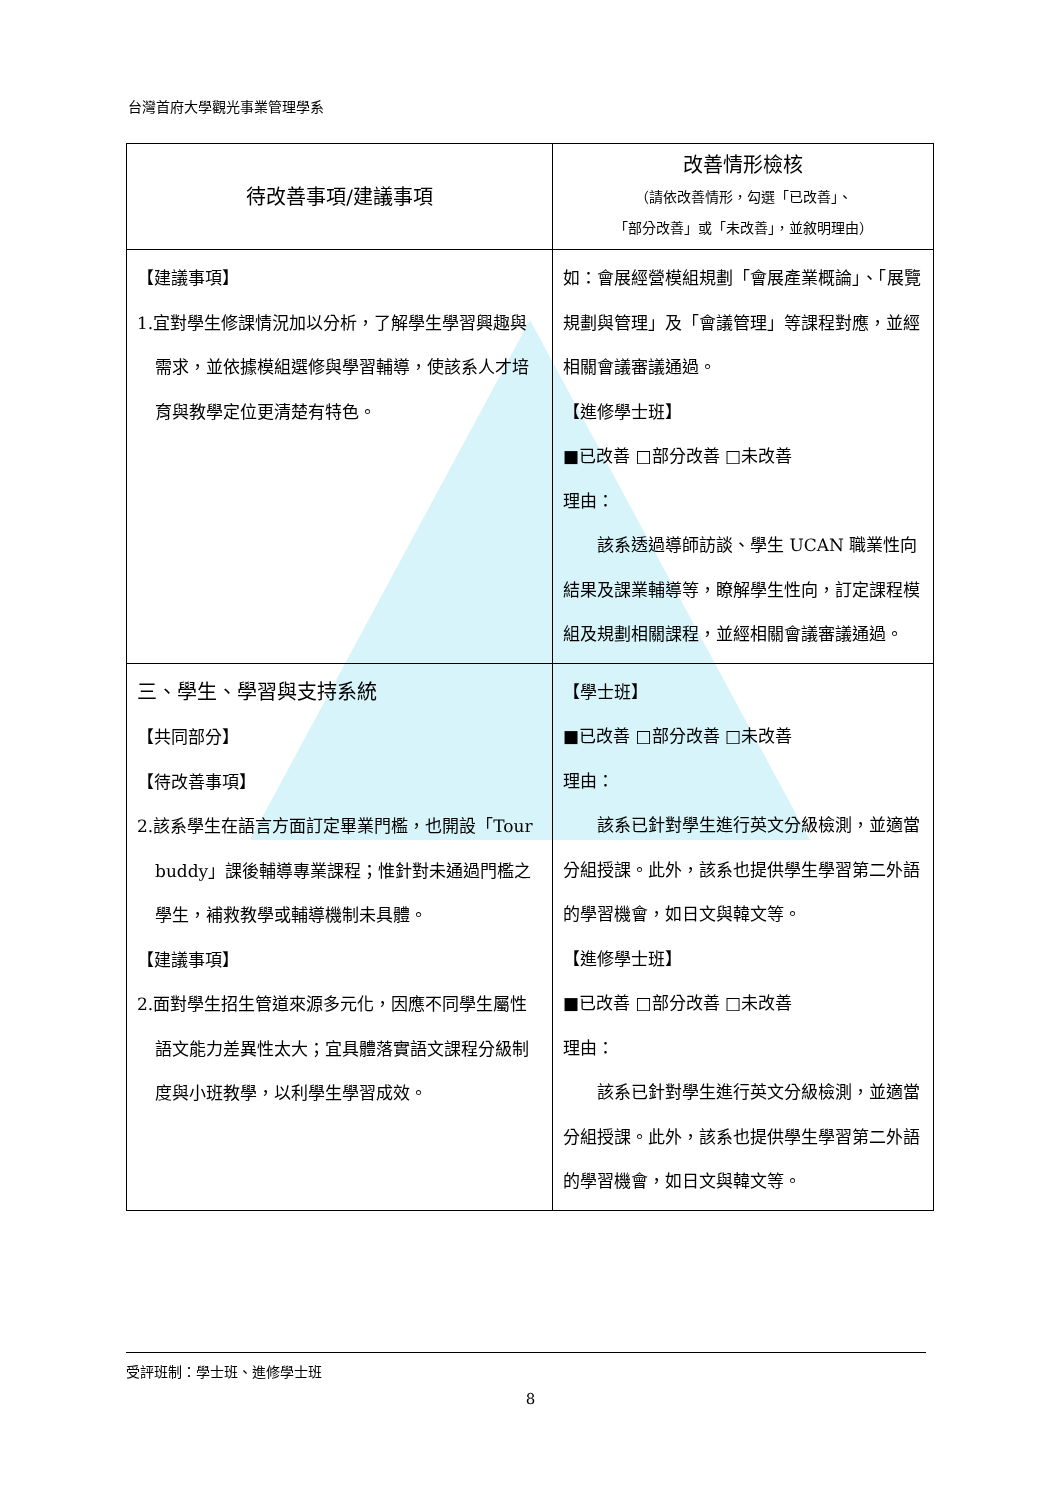台灣首府大學觀光事業管理學系
| 待改善事項/建議事項 | 改善情形檢核 （請依改善情形，勾選「已改善」、 「部分改善」或「未改善」，並敘明理由） |
| --- | --- |
| 【建議事項】 1.宜對學生修課情況加以分析，了解學生學習興趣與需求，並依據模組選修與學習輔導，使該系人才培育與教學定位更清楚有特色。 | 如：會展經營模組規劃「會展產業概論」、「展覽規劃與管理」及「會議管理」等課程對應，並經相關會議審議通過。 【進修學士班】 ■已改善 □部分改善 □未改善 理由： 該系透過導師訪談、學生 UCAN 職業性向結果及課業輔導等，瞭解學生性向，訂定課程模組及規劃相關課程，並經相關會議審議通過。 |
| 三、學生、學習與支持系統 【共同部分】 【待改善事項】 2.該系學生在語言方面訂定畢業門檻，也開設「Tour buddy」課後輔導專業課程；惟針對未通過門檻之學生，補救教學或輔導機制未具體。 【建議事項】 2.面對學生招生管道來源多元化，因應不同學生屬性語文能力差異性太大；宜具體落實語文課程分級制度與小班教學，以利學生學習成效。 | 【學士班】 ■已改善 □部分改善 □未改善 理由： 該系已針對學生進行英文分級檢測，並適當分組授課。此外，該系也提供學生學習第二外語的學習機會，如日文與韓文等。 【進修學士班】 ■已改善 □部分改善 □未改善 理由： 該系已針對學生進行英文分級檢測，並適當分組授課。此外，該系也提供學生學習第二外語的學習機會，如日文與韓文等。 |
受評班制：學士班、進修學士班
8